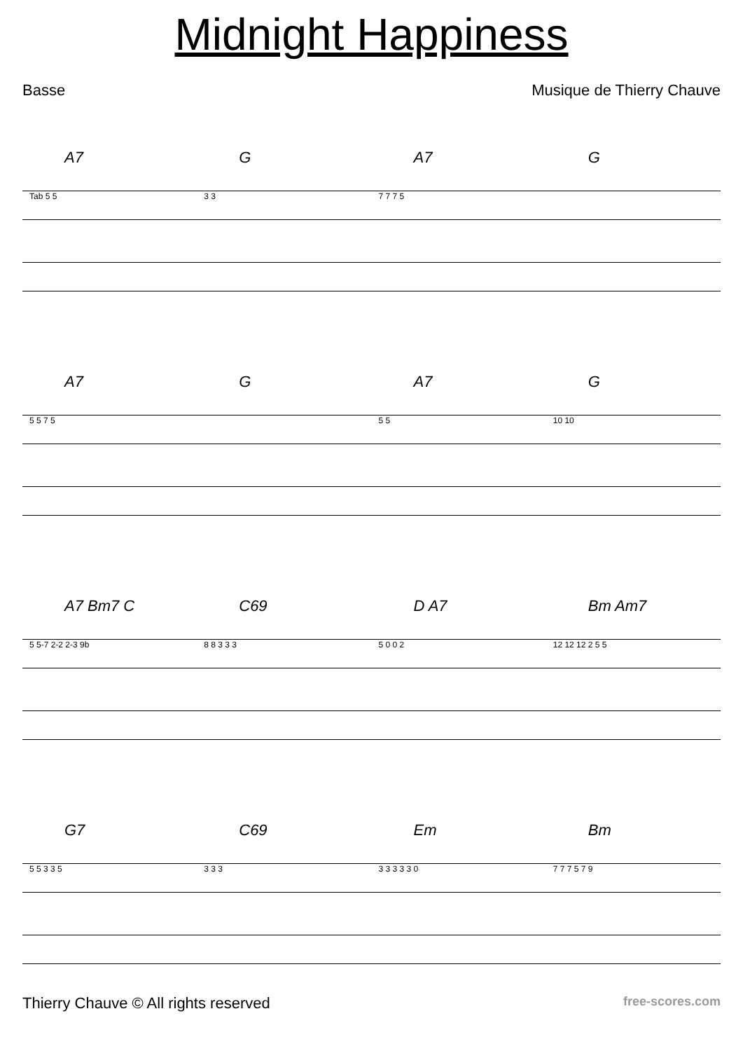Midnight Happiness
Basse Musique de Thierry Chauve
A7 G A7 G
Tab 5 5 3 3 7 7 7 5
A7 G A7 G
5 5 7 5 5 5 10 10
A7 Bm7 C C69 D A7 Bm Am7
5 5-7 2-2 2-3 9b 8 8 3 3 3 5 0 0 2 12 12 12 2 5 5
G7 C69 Em Bm
5 5 3 3 5 3 3 3 3 3 3 3 3 0 7 7 7 5 7 9
Thierry Chauve © All rights reserved
free-scores.com